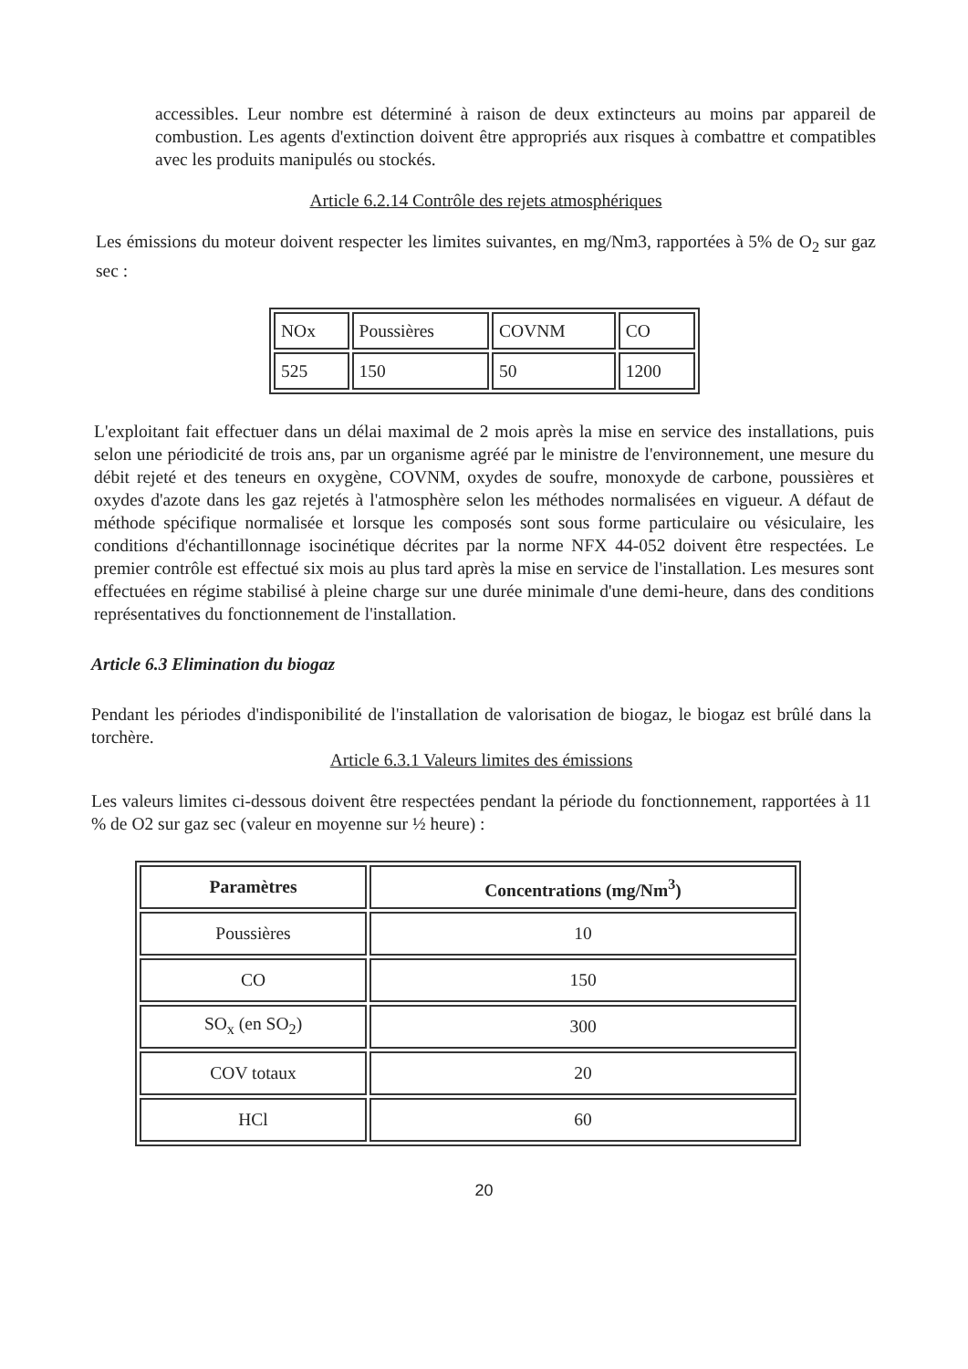accessibles. Leur nombre est déterminé à raison de deux extincteurs au moins par appareil de combustion. Les agents d'extinction doivent être appropriés aux risques à combattre et compatibles avec les produits manipulés ou stockés.
Article 6.2.14 Contrôle des rejets atmosphériques
Les émissions du moteur doivent respecter les limites suivantes, en mg/Nm3, rapportées à 5% de O<sub>2</sub> sur gaz sec :
| NOx | Poussières | COVNM | CO |
| 525 | 150 | 50 | 1200 |
L'exploitant fait effectuer dans un délai maximal de 2 mois après la mise en service des installations, puis selon une périodicité de trois ans, par un organisme agréé par le ministre de l'environnement, une mesure du débit rejeté et des teneurs en oxygène, COVNM, oxydes de soufre, monoxyde de carbone, poussières et oxydes d'azote dans les gaz rejetés à l'atmosphère selon les méthodes normalisées en vigueur. A défaut de méthode spécifique normalisée et lorsque les composés sont sous forme particulaire ou vésiculaire, les conditions d'échantillonnage isocinétique décrites par la norme NFX 44-052 doivent être respectées. Le premier contrôle est effectué six mois au plus tard après la mise en service de l'installation. Les mesures sont effectuées en régime stabilisé à pleine charge sur une durée minimale d'une demi-heure, dans des conditions représentatives du fonctionnement de l'installation.
Article 6.3 Elimination du biogaz
Pendant les périodes d'indisponibilité de l'installation de valorisation de biogaz, le biogaz est brûlé dans la torchère.
Article 6.3.1 Valeurs limites des émissions
Les valeurs limites ci-dessous doivent être respectées pendant la période du fonctionnement, rapportées à 11 % de O2 sur gaz sec (valeur en moyenne sur ½ heure) :
| Paramètres | Concentrations (mg/Nm<sup>3</sup>) |
| --- | --- |
| Poussières | 10 |
| CO | 150 |
| SO<sub>x</sub> (en SO<sub>2</sub>) | 300 |
| COV totaux | 20 |
| HCl | 60 |
20